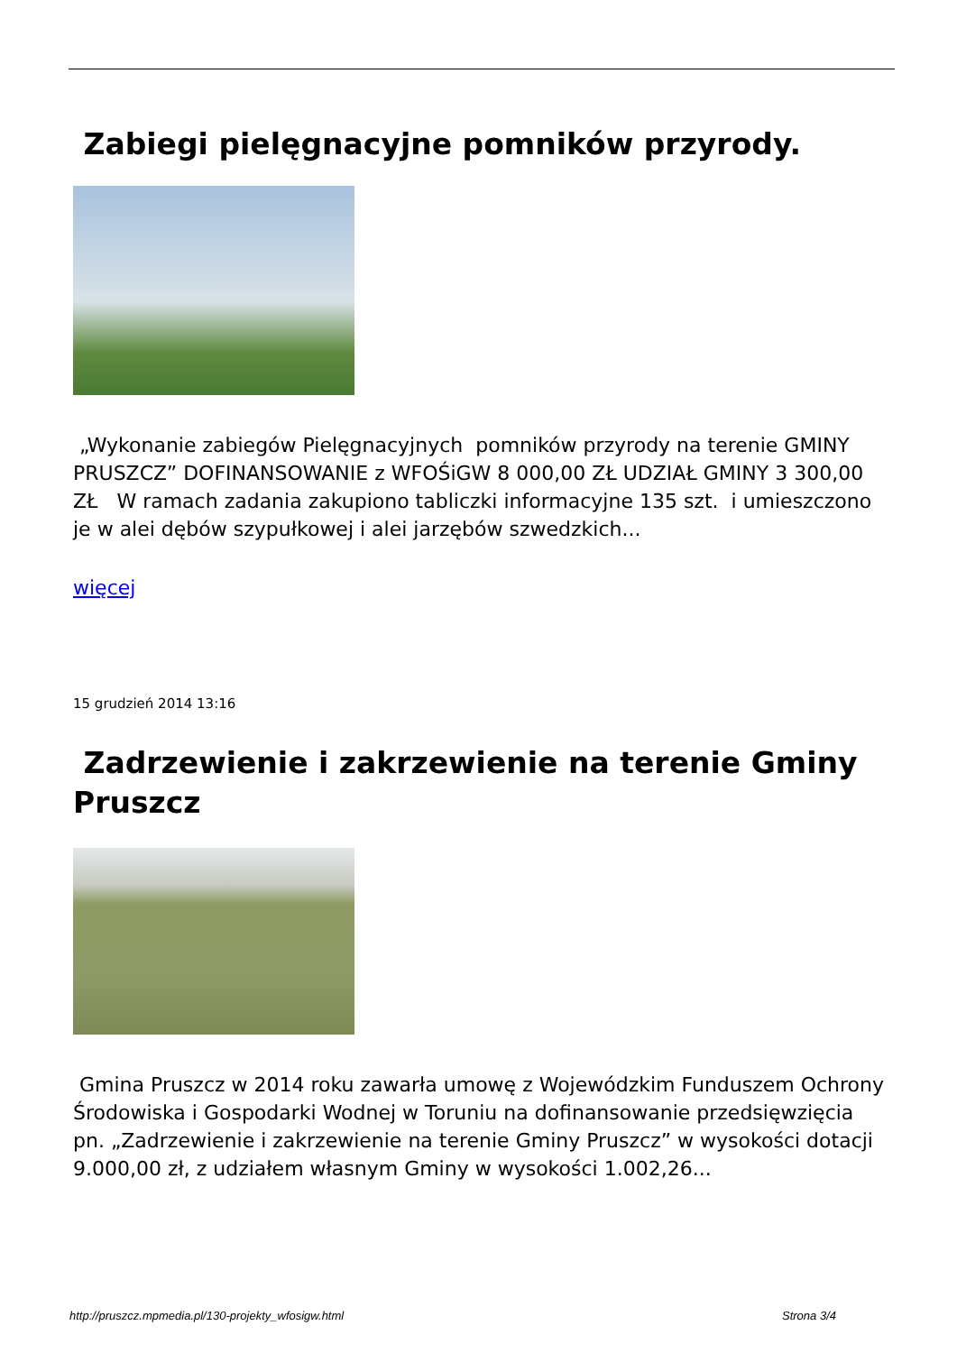Zabiegi pielęgnacyjne pomników przyrody.
„Wykonanie zabiegów Pielęgnacyjnych pomników przyrody na terenie GMINY PRUSZCZ” DOFINANSOWANIE z WFOŚiGW 8 000,00 ZŁ UDZIAŁ GMINY 3 300,00 ZŁ W ramach zadania zakupiono tabliczki informacyjne 135 szt. i umieszczono je w alei dębów szypułkowej i alei jarzębów szwedzkich...
więcej
15 grudzień 2014 13:16
Zadrzewienie i zakrzewienie na terenie Gminy Pruszcz
Gmina Pruszcz w 2014 roku zawarła umowę z Wojewódzkim Funduszem Ochrony Środowiska i Gospodarki Wodnej w Toruniu na dofinansowanie przedsięwzięcia pn. „Zadrzewienie i zakrzewienie na terenie Gminy Pruszcz” w wysokości dotacji 9.000,00 zł, z udziałem własnym Gminy w wysokości 1.002,26...
http://pruszcz.mpmedia.pl/130-projekty_wfosigw.html Strona 3/4